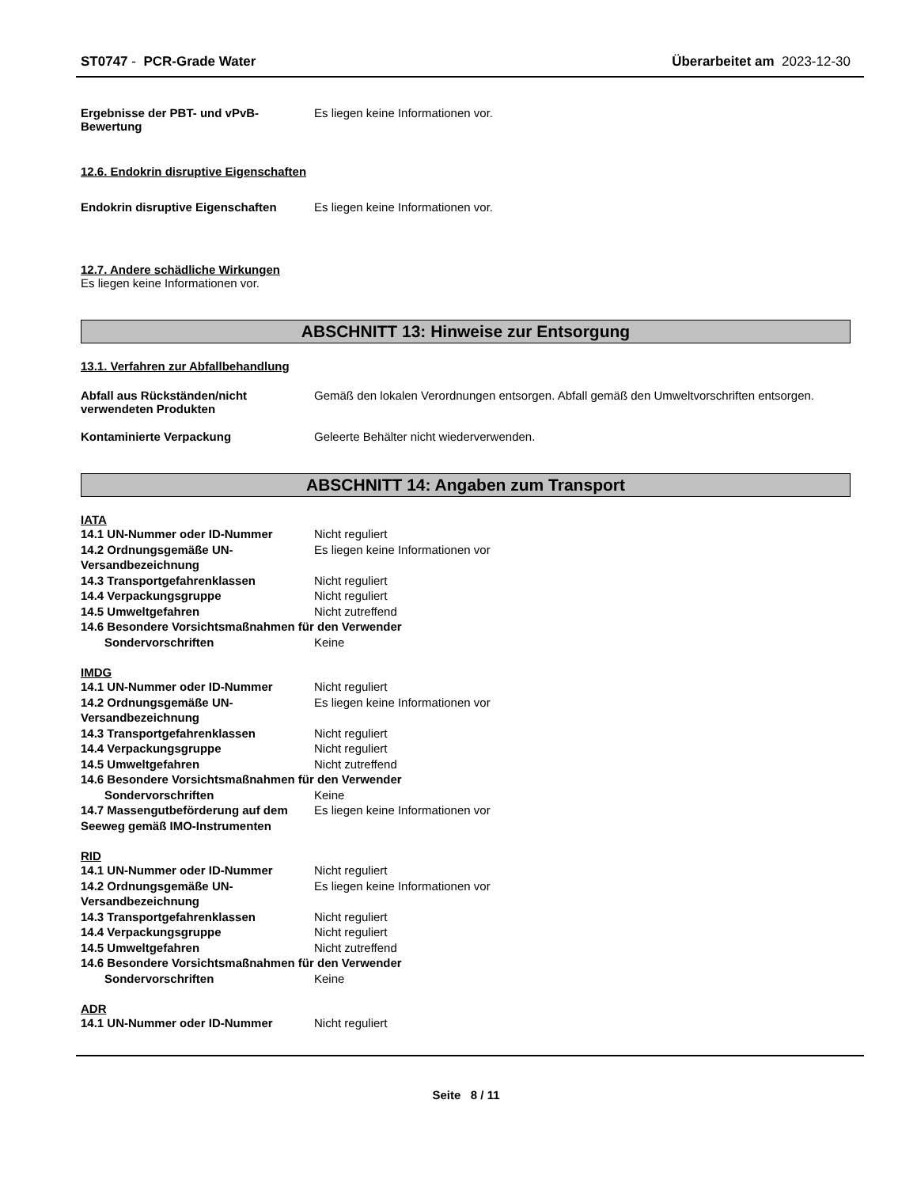ST0747 - PCR-Grade Water Überarbeitet am 2023-12-30
Ergebnisse der PBT- und vPvB-Bewertung
Es liegen keine Informationen vor.
12.6. Endokrin disruptive Eigenschaften
Endokrin disruptive Eigenschaften
Es liegen keine Informationen vor.
12.7. Andere schädliche Wirkungen
Es liegen keine Informationen vor.
ABSCHNITT 13: Hinweise zur Entsorgung
13.1. Verfahren zur Abfallbehandlung
Abfall aus Rückständen/nicht verwendeten Produkten
Gemäß den lokalen Verordnungen entsorgen. Abfall gemäß den Umweltvorschriften entsorgen.
Kontaminierte Verpackung Geleerte Behälter nicht wiederverwenden.
ABSCHNITT 14: Angaben zum Transport
IATA
14.1 UN-Nummer oder ID-Nummer Nicht reguliert
14.2 Ordnungsgemäße UN-Versandbezeichnung
Es liegen keine Informationen vor
14.3 Transportgefahrenklassen Nicht reguliert
14.4 Verpackungsgruppe Nicht reguliert
14.5 Umweltgefahren Nicht zutreffend
14.6 Besondere Vorsichtsmaßnahmen für den Verwender
Sondervorschriften Keine
IMDG
14.1 UN-Nummer oder ID-Nummer Nicht reguliert
14.2 Ordnungsgemäße UN-Versandbezeichnung
Es liegen keine Informationen vor
14.3 Transportgefahrenklassen Nicht reguliert
14.4 Verpackungsgruppe Nicht reguliert
14.5 Umweltgefahren Nicht zutreffend
14.6 Besondere Vorsichtsmaßnahmen für den Verwender
Sondervorschriften Keine
14.7 Massengutbeförderung auf dem Seeweg gemäß IMO-Instrumenten
Es liegen keine Informationen vor
RID
14.1 UN-Nummer oder ID-Nummer Nicht reguliert
14.2 Ordnungsgemäße UN-Versandbezeichnung
Es liegen keine Informationen vor
14.3 Transportgefahrenklassen Nicht reguliert
14.4 Verpackungsgruppe Nicht reguliert
14.5 Umweltgefahren Nicht zutreffend
14.6 Besondere Vorsichtsmaßnahmen für den Verwender
Sondervorschriften Keine
ADR
14.1 UN-Nummer oder ID-Nummer Nicht reguliert
Seite 8 / 11